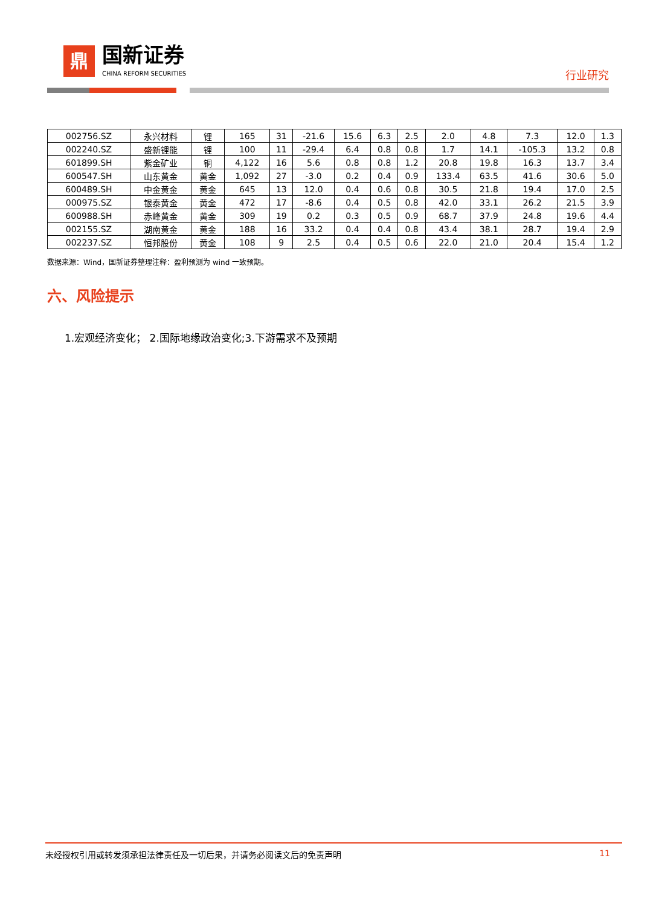鼎
国新证券
CHINA REFORM SECURITIES
行业研究
| 002756.SZ | 永兴材料 | 锂 | 165 | 31 | -21.6 | 15.6 | 6.3 | 2.5 | 2.0 | 4.8 | 7.3 | 12.0 | 1.3 |
| 002240.SZ | 盛新锂能 | 锂 | 100 | 11 | -29.4 | 6.4 | 0.8 | 0.8 | 1.7 | 14.1 | -105.3 | 13.2 | 0.8 |
| 601899.SH | 紫金矿业 | 铜 | 4,122 | 16 | 5.6 | 0.8 | 0.8 | 1.2 | 20.8 | 19.8 | 16.3 | 13.7 | 3.4 |
| 600547.SH | 山东黄金 | 黄金 | 1,092 | 27 | -3.0 | 0.2 | 0.4 | 0.9 | 133.4 | 63.5 | 41.6 | 30.6 | 5.0 |
| 600489.SH | 中金黄金 | 黄金 | 645 | 13 | 12.0 | 0.4 | 0.6 | 0.8 | 30.5 | 21.8 | 19.4 | 17.0 | 2.5 |
| 000975.SZ | 银泰黄金 | 黄金 | 472 | 17 | -8.6 | 0.4 | 0.5 | 0.8 | 42.0 | 33.1 | 26.2 | 21.5 | 3.9 |
| 600988.SH | 赤峰黄金 | 黄金 | 309 | 19 | 0.2 | 0.3 | 0.5 | 0.9 | 68.7 | 37.9 | 24.8 | 19.6 | 4.4 |
| 002155.SZ | 湖南黄金 | 黄金 | 188 | 16 | 33.2 | 0.4 | 0.4 | 0.8 | 43.4 | 38.1 | 28.7 | 19.4 | 2.9 |
| 002237.SZ | 恒邦股份 | 黄金 | 108 | 9 | 2.5 | 0.4 | 0.5 | 0.6 | 22.0 | 21.0 | 20.4 | 15.4 | 1.2 |
数据来源：Wind，国新证券整理注释：盈利预测为 wind 一致预期。
六、风险提示
1.宏观经济变化； 2.国际地缘政治变化;3.下游需求不及预期
未经授权引用或转发须承担法律责任及一切后果，并请务必阅读文后的免责声明 11